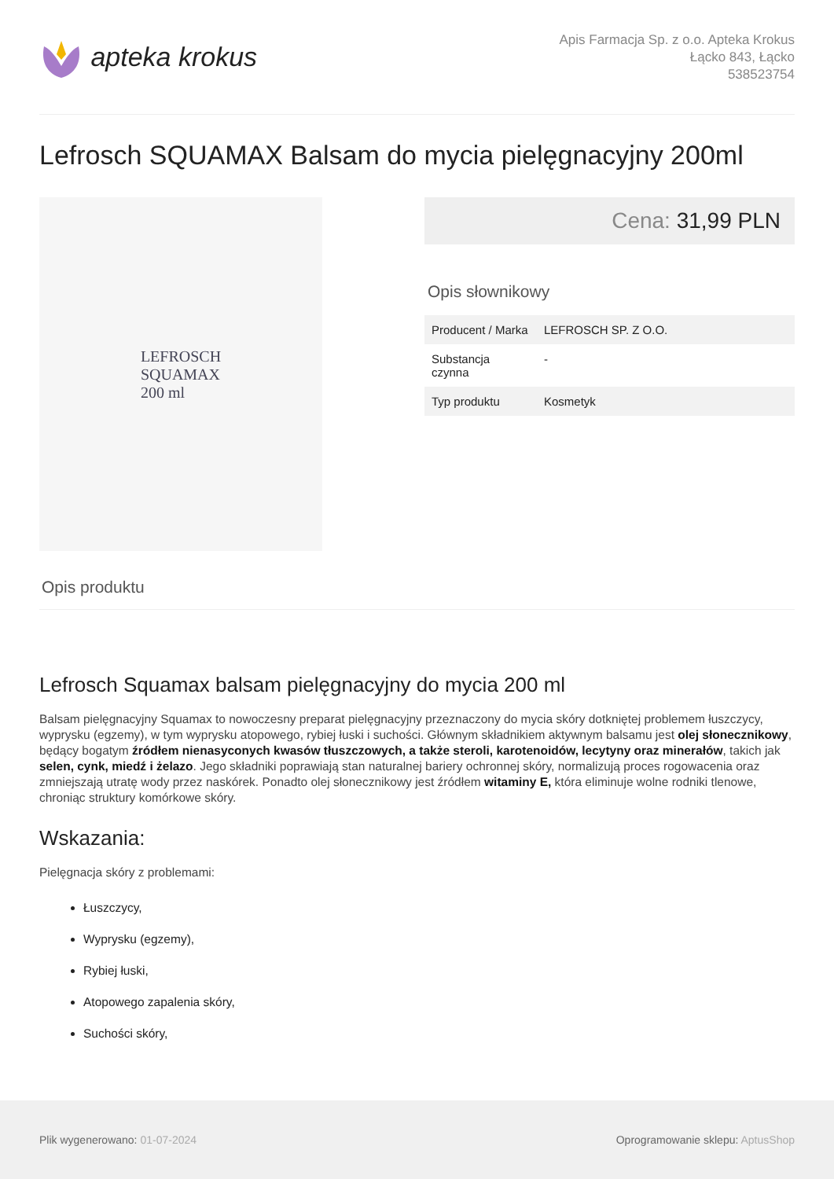apteka krokus
Apis Farmacja Sp. z o.o. Apteka Krokus
Łącko 843, Łącko
538523754
Lefrosch SQUAMAX Balsam do mycia pielęgnacyjny 200ml
LEFROSCH
SQUAMAX
200 ml
Cena: 31,99 PLN
Opis słownikowy
| Producent / Marka | LEFROSCH SP. Z O.O. |
| Substancja czynna | - |
| Typ produktu | Kosmetyk |
Opis produktu
Lefrosch Squamax balsam pielęgnacyjny do mycia 200 ml
Balsam pielęgnacyjny Squamax to nowoczesny preparat pielęgnacyjny przeznaczony do mycia skóry dotkniętej problemem łuszczycy, wyprysku (egzemy), w tym wyprysku atopowego, rybiej łuski i suchości. Głównym składnikiem aktywnym balsamu jest olej słonecznikowy, będący bogatym źródłem nienasyconych kwasów tłuszczowych, a także steroli, karotenoidów, lecytyny oraz minerałów, takich jak selen, cynk, miedź i żelazo. Jego składniki poprawiają stan naturalnej bariery ochronnej skóry, normalizują proces rogowacenia oraz zmniejszają utratę wody przez naskórek. Ponadto olej słonecznikowy jest źródłem witaminy E, która eliminuje wolne rodniki tlenowe, chroniąc struktury komórkowe skóry.
Wskazania:
Pielęgnacja skóry z problemami:
Łuszczycy,
Wyprysku (egzemy),
Rybiej łuski,
Atopowego zapalenia skóry,
Suchości skóry,
Plik wygenerowano: 01-07-2024
Oprogramowanie sklepu: AptusShop